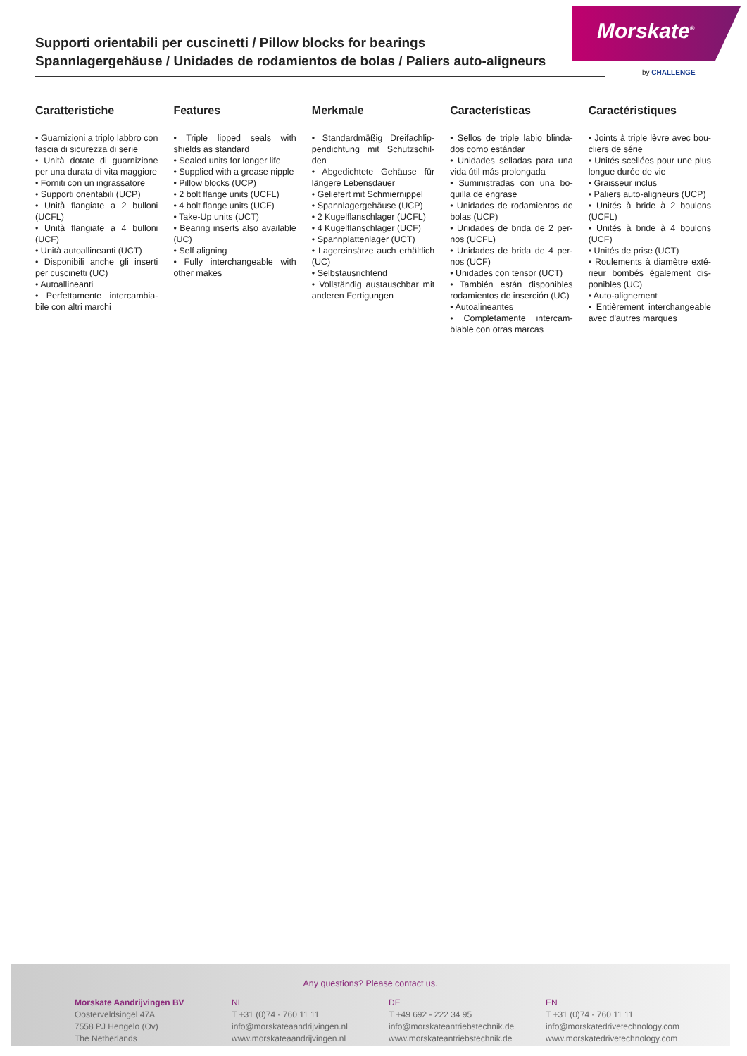Supporti orientabili per cuscinetti / Pillow blocks for bearings
Spannlagergehäuse / Unidades de rodamientos de bolas / Paliers auto-aligneurs
Morskate<sup>®</sup>
by CHALLENGE
Caratteristiche
• Guarnizioni a triplo labbro con fascia di sicurezza di serie
• Unità dotate di guarnizione per una durata di vita maggiore
• Forniti con un ingrassatore
• Supporti orientabili (UCP)
• Unità flangiate a 2 bulloni (UCFL)
• Unità flangiate a 4 bulloni (UCF)
• Unità autoallineanti (UCT)
• Disponibili anche gli inserti per cuscinetti (UC)
• Autoallineanti
• Perfettamente intercambia-bile con altri marchi
Features
• Triple lipped seals with shields as standard
• Sealed units for longer life
• Supplied with a grease nipple
• Pillow blocks (UCP)
• 2 bolt flange units (UCFL)
• 4 bolt flange units (UCF)
• Take-Up units (UCT)
• Bearing inserts also available (UC)
• Self aligning
• Fully interchangeable with other makes
Merkmale
• Standardmäßig Dreifachlip-pendichtung mit Schutzschil-den
• Abgedichtete Gehäuse für längere Lebensdauer
• Geliefert mit Schmiernippel
• Spannlagergehäuse (UCP)
• 2 Kugelflanschlager (UCFL)
• 4 Kugelflanschlager (UCF)
• Spannplattenlager (UCT)
• Lagereinsätze auch erhältlich (UC)
• Selbstausrichtend
• Vollständig austauschbar mit anderen Fertigungen
Características
• Sellos de triple labio blinda-dos como estándar
• Unidades selladas para una vida útil más prolongada
• Suministradas con una bo-quilla de engrase
• Unidades de rodamientos de bolas (UCP)
• Unidades de brida de 2 per-nos (UCFL)
• Unidades de brida de 4 per-nos (UCF)
• Unidades con tensor (UCT)
• También están disponibles rodamientos de inserción (UC)
• Autoalineantes
• Completamente intercam-biable con otras marcas
Caractéristiques
• Joints à triple lèvre avec bou-cliers de série
• Unités scellées pour une plus longue durée de vie
• Graisseur inclus
• Paliers auto-aligneurs (UCP)
• Unités à bride à 2 boulons (UCFL)
• Unités à bride à 4 boulons (UCF)
• Unités de prise (UCT)
• Roulements à diamètre exté-rieur bombés également dis-ponibles (UC)
• Auto-alignement
• Entièrement interchangeable avec d'autres marques
Any questions? Please contact us.
Morskate Aandrijvingen BV
Oosterveldsingel 47A
7558 PJ Hengelo (Ov)
The Netherlands
NL
T +31 (0)74 - 760 11 11
info@morskateaandrijvingen.nl
www.morskateaandrijvingen.nl
DE
T +49 692 - 222 34 95
info@morskateantriebstechnik.de
www.morskateantriebstechnik.de
EN
T +31 (0)74 - 760 11 11
info@morskatedrivetechnology.com
www.morskatedrivetechnology.com